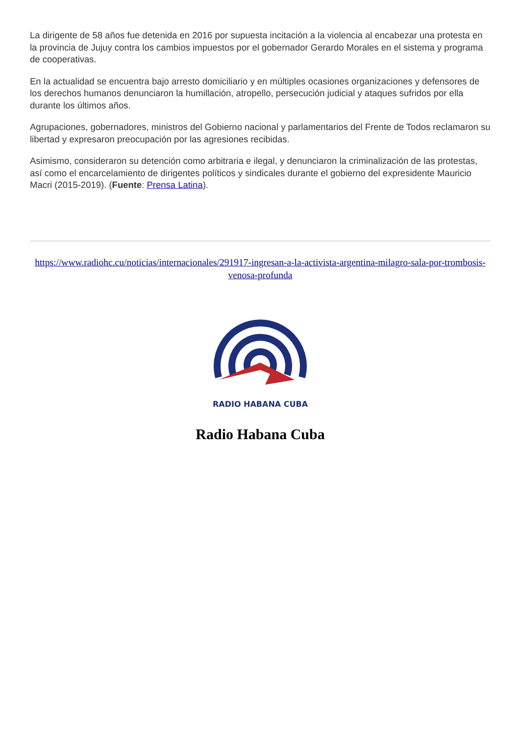La dirigente de 58 años fue detenida en 2016 por supuesta incitación a la violencia al encabezar una protesta en la provincia de Jujuy contra los cambios impuestos por el gobernador Gerardo Morales en el sistema y programa de cooperativas.
En la actualidad se encuentra bajo arresto domiciliario y en múltiples ocasiones organizaciones y defensores de los derechos humanos denunciaron la humillación, atropello, persecución judicial y ataques sufridos por ella durante los últimos años.
Agrupaciones, gobernadores, ministros del Gobierno nacional y parlamentarios del Frente de Todos reclamaron su libertad y expresaron preocupación por las agresiones recibidas.
Asimismo, consideraron su detención como arbitraria e ilegal, y denunciaron la criminalización de las protestas, así como el encarcelamiento de dirigentes políticos y sindicales durante el gobierno del expresidente Mauricio Macri (2015-2019). (Fuente: Prensa Latina).
https://www.radiohc.cu/noticias/internacionales/291917-ingresan-a-la-activista-argentina-milagro-sala-por-trombosis-venosa-profunda
RADIO HABANA CUBA
Radio Habana Cuba